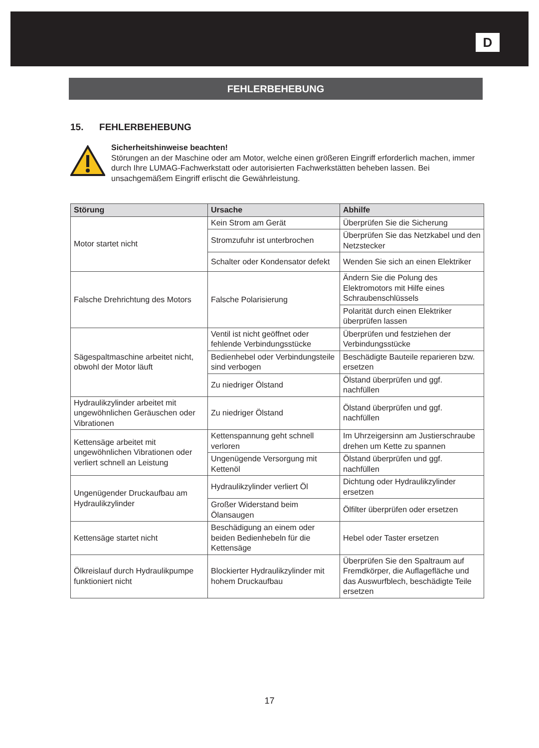D
FEHLERBEHEBUNG
15. FEHLERBEHEBUNG
Sicherheitshinweise beachten!
Störungen an der Maschine oder am Motor, welche einen größeren Eingriff erforderlich machen, immer durch Ihre LUMAG-Fachwerkstatt oder autorisierten Fachwerkstätten beheben lassen. Bei unsachgemäßem Eingriff erlischt die Gewährleistung.
| Störung | Ursache | Abhilfe |
| --- | --- | --- |
| Motor startet nicht | Kein Strom am Gerät | Überprüfen Sie die Sicherung |
| | Stromzufuhr ist unterbrochen | Überprüfen Sie das Netzkabel und den Netzstecker |
| | Schalter oder Kondensator defekt | Wenden Sie sich an einen Elektriker |
| Falsche Drehrichtung des Motors | Falsche Polarisierung | Ändern Sie die Polung des Elektromotors mit Hilfe eines Schraubenschlüssels |
| | | Polarität durch einen Elektriker überprüfen lassen |
| Sägespaltmaschine arbeitet nicht, obwohl der Motor läuft | Ventil ist nicht geöffnet oder fehlende Verbindungsstücke | Überprüfen und festziehen der Verbindungsstücke |
| | Bedienhebel oder Verbindungsteile sind verbogen | Beschädigte Bauteile reparieren bzw. ersetzen |
| | Zu niedriger Ölstand | Ölstand überprüfen und ggf. nachfüllen |
| Hydraulikzylinder arbeitet mit ungewöhnlichen Geräuschen oder Vibrationen | Zu niedriger Ölstand | Ölstand überprüfen und ggf. nachfüllen |
| Kettensäge arbeitet mit ungewöhnlichen Vibrationen oder verliert schnell an Leistung | Kettenspannung geht schnell verloren | Im Uhrzeigersinn am Justierschraube drehen um Kette zu spannen |
| | Ungenügende Versorgung mit Kettenöl | Ölstand überprüfen und ggf. nachfüllen |
| Ungenügender Druckaufbau am Hydraulikzylinder | Hydraulikzylinder verliert Öl | Dichtung oder Hydraulikzylinder ersetzen |
| | Großer Widerstand beim Ölansaugen | Ölfilter überprüfen oder ersetzen |
| Kettensäge startet nicht | Beschädigung an einem oder beiden Bedienhebeln für die Kettensäge | Hebel oder Taster ersetzen |
| Ölkreislauf durch Hydraulikpumpe funktioniert nicht | Blockierter Hydraulikzylinder mit hohem Druckaufbau | Überprüfen Sie den Spaltraum auf Fremdkörper, die Auflagefläche und das Auswurfblech, beschädigte Teile ersetzen |
17